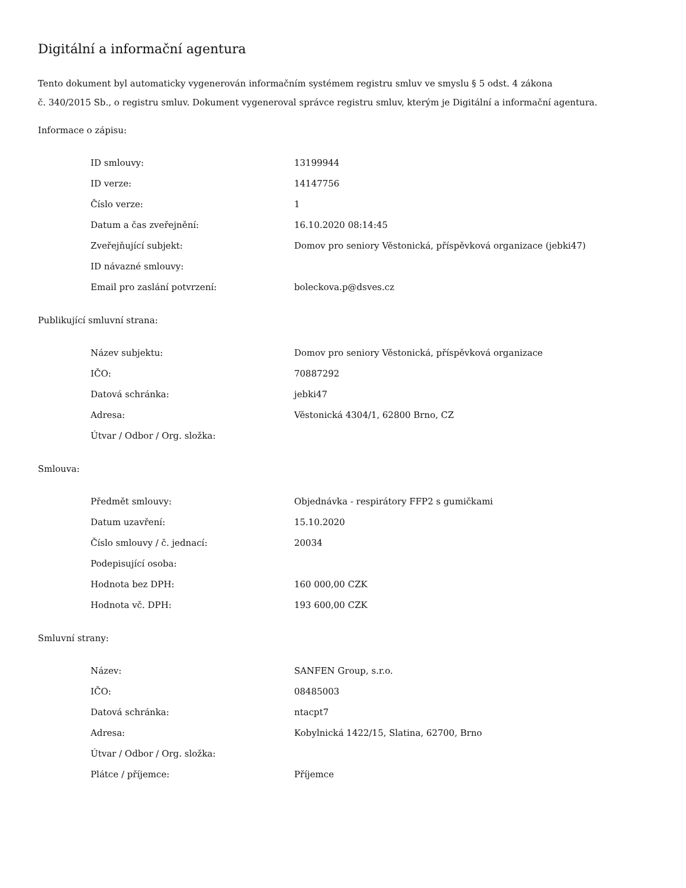Digitální a informační agentura
Tento dokument byl automaticky vygenerován informačním systémem registru smluv ve smyslu § 5 odst. 4 zákona
č. 340/2015 Sb., o registru smluv. Dokument vygeneroval správce registru smluv, kterým je Digitální a informační agentura.
Informace o zápisu:
| ID smlouvy: | 13199944 |
| ID verze: | 14147756 |
| Číslo verze: | 1 |
| Datum a čas zveřejnění: | 16.10.2020 08:14:45 |
| Zveřejňující subjekt: | Domov pro seniory Věstonická, příspěvková organizace (jebki47) |
| ID návazné smlouvy: | |
| Email pro zaslání potvrzení: | boleckova.p@dsves.cz |
Publikující smluvní strana:
| Název subjektu: | Domov pro seniory Věstonická, příspěvková organizace |
| IČO: | 70887292 |
| Datová schránka: | jebki47 |
| Adresa: | Věstonická 4304/1, 62800 Brno, CZ |
| Útvar / Odbor / Org. složka: | |
Smlouva:
| Předmět smlouvy: | Objednávka - respirátory FFP2 s gumičkami |
| Datum uzavření: | 15.10.2020 |
| Číslo smlouvy / č. jednací: | 20034 |
| Podepisující osoba: | |
| Hodnota bez DPH: | 160 000,00 CZK |
| Hodnota vč. DPH: | 193 600,00 CZK |
Smluvní strany:
| Název: | SANFEN Group, s.r.o. |
| IČO: | 08485003 |
| Datová schránka: | ntacpt7 |
| Adresa: | Kobylnická 1422/15, Slatina, 62700, Brno |
| Útvar / Odbor / Org. složka: | |
| Plátce / příjemce: | Příjemce |